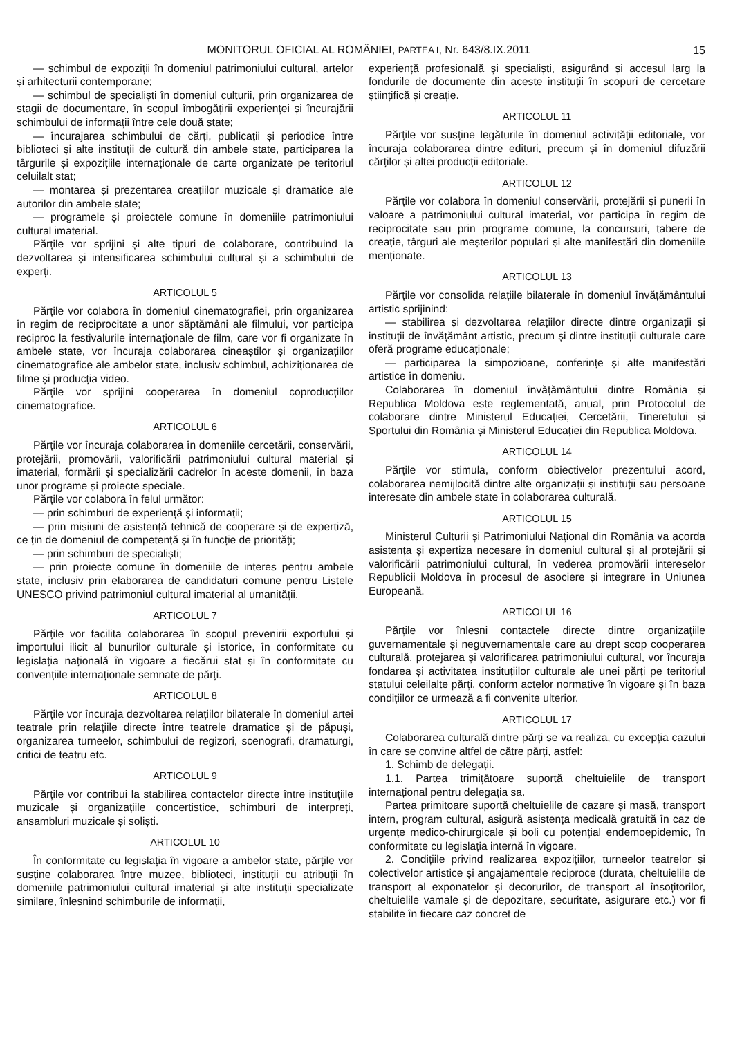MONITORUL OFICIAL AL ROMÂNIEI, PARTEA I, Nr. 643/8.IX.2011 15
— schimbul de expoziții în domeniul patrimoniului cultural, artelor și arhitecturii contemporane;
— schimbul de specialiști în domeniul culturii, prin organizarea de stagii de documentare, în scopul îmbogățirii experienței și încurajării schimbului de informații între cele două state;
— încurajarea schimbului de cărți, publicații și periodice între biblioteci și alte instituții de cultură din ambele state, participarea la târgurile și expozițiile internaționale de carte organizate pe teritoriul celuilalt stat;
— montarea și prezentarea creațiilor muzicale și dramatice ale autorilor din ambele state;
— programele și proiectele comune în domeniile patrimoniului cultural imaterial.
Părțile vor sprijini și alte tipuri de colaborare, contribuind la dezvoltarea și intensificarea schimbului cultural și a schimbului de experți.
ARTICOLUL 5
Părțile vor colabora în domeniul cinematografiei, prin organizarea în regim de reciprocitate a unor săptămâni ale filmului, vor participa reciproc la festivalurile internaționale de film, care vor fi organizate în ambele state, vor încuraja colaborarea cineaștilor și organizațiilor cinematografice ale ambelor state, inclusiv schimbul, achiziționarea de filme și producția video.
Părțile vor sprijini cooperarea în domeniul coproducțiilor cinematografice.
ARTICOLUL 6
Părțile vor încuraja colaborarea în domeniile cercetării, conservării, protejării, promovării, valorificării patrimoniului cultural material și imaterial, formării și specializării cadrelor în aceste domenii, în baza unor programe și proiecte speciale.
Părțile vor colabora în felul următor:
— prin schimburi de experiență și informații;
— prin misiuni de asistență tehnică de cooperare și de expertiză, ce țin de domeniul de competență și în funcție de priorități;
— prin schimburi de specialiști;
— prin proiecte comune în domeniile de interes pentru ambele state, inclusiv prin elaborarea de candidaturi comune pentru Listele UNESCO privind patrimoniul cultural imaterial al umanității.
ARTICOLUL 7
Părțile vor facilita colaborarea în scopul prevenirii exportului și importului ilicit al bunurilor culturale și istorice, în conformitate cu legislația națională în vigoare a fiecărui stat și în conformitate cu convențiile internaționale semnate de părți.
ARTICOLUL 8
Părțile vor încuraja dezvoltarea relațiilor bilaterale în domeniul artei teatrale prin relațiile directe între teatrele dramatice și de păpuși, organizarea turneelor, schimbului de regizori, scenografi, dramaturgi, critici de teatru etc.
ARTICOLUL 9
Părțile vor contribui la stabilirea contactelor directe între instituțiile muzicale și organizațiile concertistice, schimburi de interpreți, ansambluri muzicale și soliști.
ARTICOLUL 10
În conformitate cu legislația în vigoare a ambelor state, părțile vor susține colaborarea între muzee, biblioteci, instituții cu atribuții în domeniile patrimoniului cultural imaterial și alte instituții specializate similare, înlesnind schimburile de informații,
experiență profesională și specialiști, asigurând și accesul larg la fondurile de documente din aceste instituții în scopuri de cercetare științifică și creație.
ARTICOLUL 11
Părțile vor susține legăturile în domeniul activității editoriale, vor încuraja colaborarea dintre edituri, precum și în domeniul difuzării cărților și altei producții editoriale.
ARTICOLUL 12
Părțile vor colabora în domeniul conservării, protejării și punerii în valoare a patrimoniului cultural imaterial, vor participa în regim de reciprocitate sau prin programe comune, la concursuri, tabere de creație, târguri ale meșterilor populari și alte manifestări din domeniile menționate.
ARTICOLUL 13
Părțile vor consolida relațiile bilaterale în domeniul învățământului artistic sprijinind:
— stabilirea și dezvoltarea relațiilor directe dintre organizații și instituții de învățământ artistic, precum și dintre instituții culturale care oferă programe educaționale;
— participarea la simpozioane, conferințe și alte manifestări artistice în domeniu.
Colaborarea în domeniul învățământului dintre România și Republica Moldova este reglementată, anual, prin Protocolul de colaborare dintre Ministerul Educației, Cercetării, Tineretului și Sportului din România și Ministerul Educației din Republica Moldova.
ARTICOLUL 14
Părțile vor stimula, conform obiectivelor prezentului acord, colaborarea nemijlocită dintre alte organizații și instituții sau persoane interesate din ambele state în colaborarea culturală.
ARTICOLUL 15
Ministerul Culturii și Patrimoniului Național din România va acorda asistența și expertiza necesare în domeniul cultural și al protejării și valorificării patrimoniului cultural, în vederea promovării intereselor Republicii Moldova în procesul de asociere și integrare în Uniunea Europeană.
ARTICOLUL 16
Părțile vor înlesni contactele directe dintre organizațiile guvernamentale și neguvernamentale care au drept scop cooperarea culturală, protejarea și valorificarea patrimoniului cultural, vor încuraja fondarea și activitatea instituțiilor culturale ale unei părți pe teritoriul statului celeilalte părți, conform actelor normative în vigoare și în baza condițiilor ce urmează a fi convenite ulterior.
ARTICOLUL 17
Colaborarea culturală dintre părți se va realiza, cu excepția cazului în care se convine altfel de către părți, astfel:
1. Schimb de delegații.
1.1. Partea trimițătoare suportă cheltuielile de transport internațional pentru delegația sa.
Partea primitoare suportă cheltuielile de cazare și masă, transport intern, program cultural, asigură asistența medicală gratuită în caz de urgențe medico-chirurgicale și boli cu potențial endemoepidemic, în conformitate cu legislația internă în vigoare.
2. Condițiile privind realizarea expozițiilor, turneelor teatrelor și colectivelor artistice și angajamentele reciproce (durata, cheltuielile de transport al exponatelor și decorurilor, de transport al însoțitorilor, cheltuielile vamale și de depozitare, securitate, asigurare etc.) vor fi stabilite în fiecare caz concret de